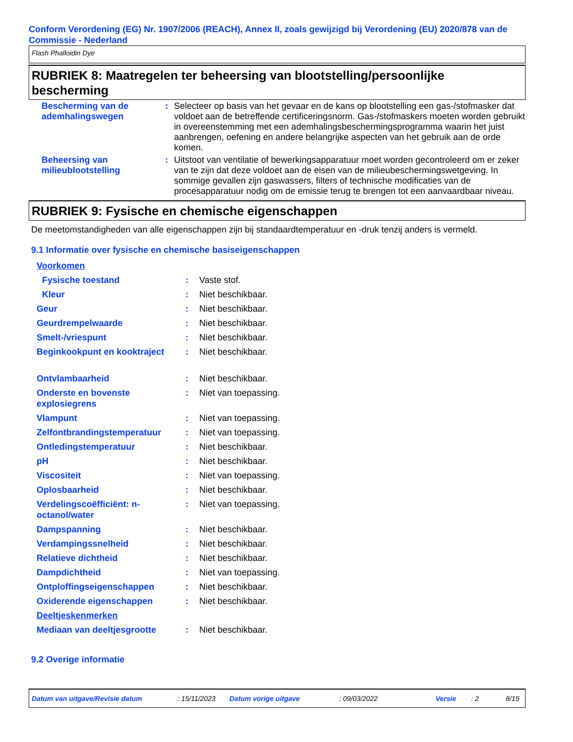Conform Verordening (EG) Nr. 1907/2006 (REACH), Annex II, zoals gewijzigd bij Verordening (EU) 2020/878 van de Commissie - Nederland
Flash Phalloidin Dye
RUBRIEK 8: Maatregelen ter beheersing van blootstelling/persoonlijke bescherming
| Bescherming van de ademhalingswegen | : | Selecteer op basis van het gevaar en de kans op blootstelling een gas-/stofmasker dat voldoet aan de betreffende certificeringsnorm. Gas-/stofmaskers moeten worden gebruikt in overeenstemming met een ademhalingsbeschermingsprogramma waarin het juist aanbrengen, oefening en andere belangrijke aspecten van het gebruik aan de orde komen. |
| Beheersing van milieublootstelling | : | Uitstoot van ventilatie of bewerkingsapparatuur moet worden gecontroleerd om er zeker van te zijn dat deze voldoet aan de eisen van de milieubeschermingswetgeving. In sommige gevallen zijn gaswassers, filters of technische modificaties van de procesapparatuur nodig om de emissie terug te brengen tot een aanvaardbaar niveau. |
RUBRIEK 9: Fysische en chemische eigenschappen
De meetomstandigheden van alle eigenschappen zijn bij standaardtemperatuur en -druk tenzij anders is vermeld.
9.1 Informatie over fysische en chemische basiseigenschappen
| Voorkomen | | |
| Fysische toestand | : | Vaste stof. |
| Kleur | : | Niet beschikbaar. |
| Geur | : | Niet beschikbaar. |
| Geurdrempelwaarde | : | Niet beschikbaar. |
| Smelt-/vriespunt | : | Niet beschikbaar. |
| Beginkookpunt en kooktraject | : | Niet beschikbaar. |
| Ontvlambaarheid | : | Niet beschikbaar. |
| Onderste en bovenste explosiegrens | : | Niet van toepassing. |
| Vlampunt | : | Niet van toepassing. |
| Zelfontbrandingstemperatuur | : | Niet van toepassing. |
| Ontledingstemperatuur | : | Niet beschikbaar. |
| pH | : | Niet beschikbaar. |
| Viscositeit | : | Niet van toepassing. |
| Oplosbaarheid | : | Niet beschikbaar. |
| Verdelingscoëfficiënt: n-octanol/water | : | Niet van toepassing. |
| Dampspanning | : | Niet beschikbaar. |
| Verdampingssnelheid | : | Niet beschikbaar. |
| Relatieve dichtheid | : | Niet beschikbaar. |
| Dampdichtheid | : | Niet van toepassing. |
| Ontploffingseigenschappen | : | Niet beschikbaar. |
| Oxiderende eigenschappen | : | Niet beschikbaar. |
| Deeltjeskenmerken | | |
| Mediaan van deeltjesgrootte | : | Niet beschikbaar. |
9.2 Overige informatie
Datum van uitgave/Revisie datum: 15/11/2023 Datum vorige uitgave: 09/03/2022 Versie: 2 8/15